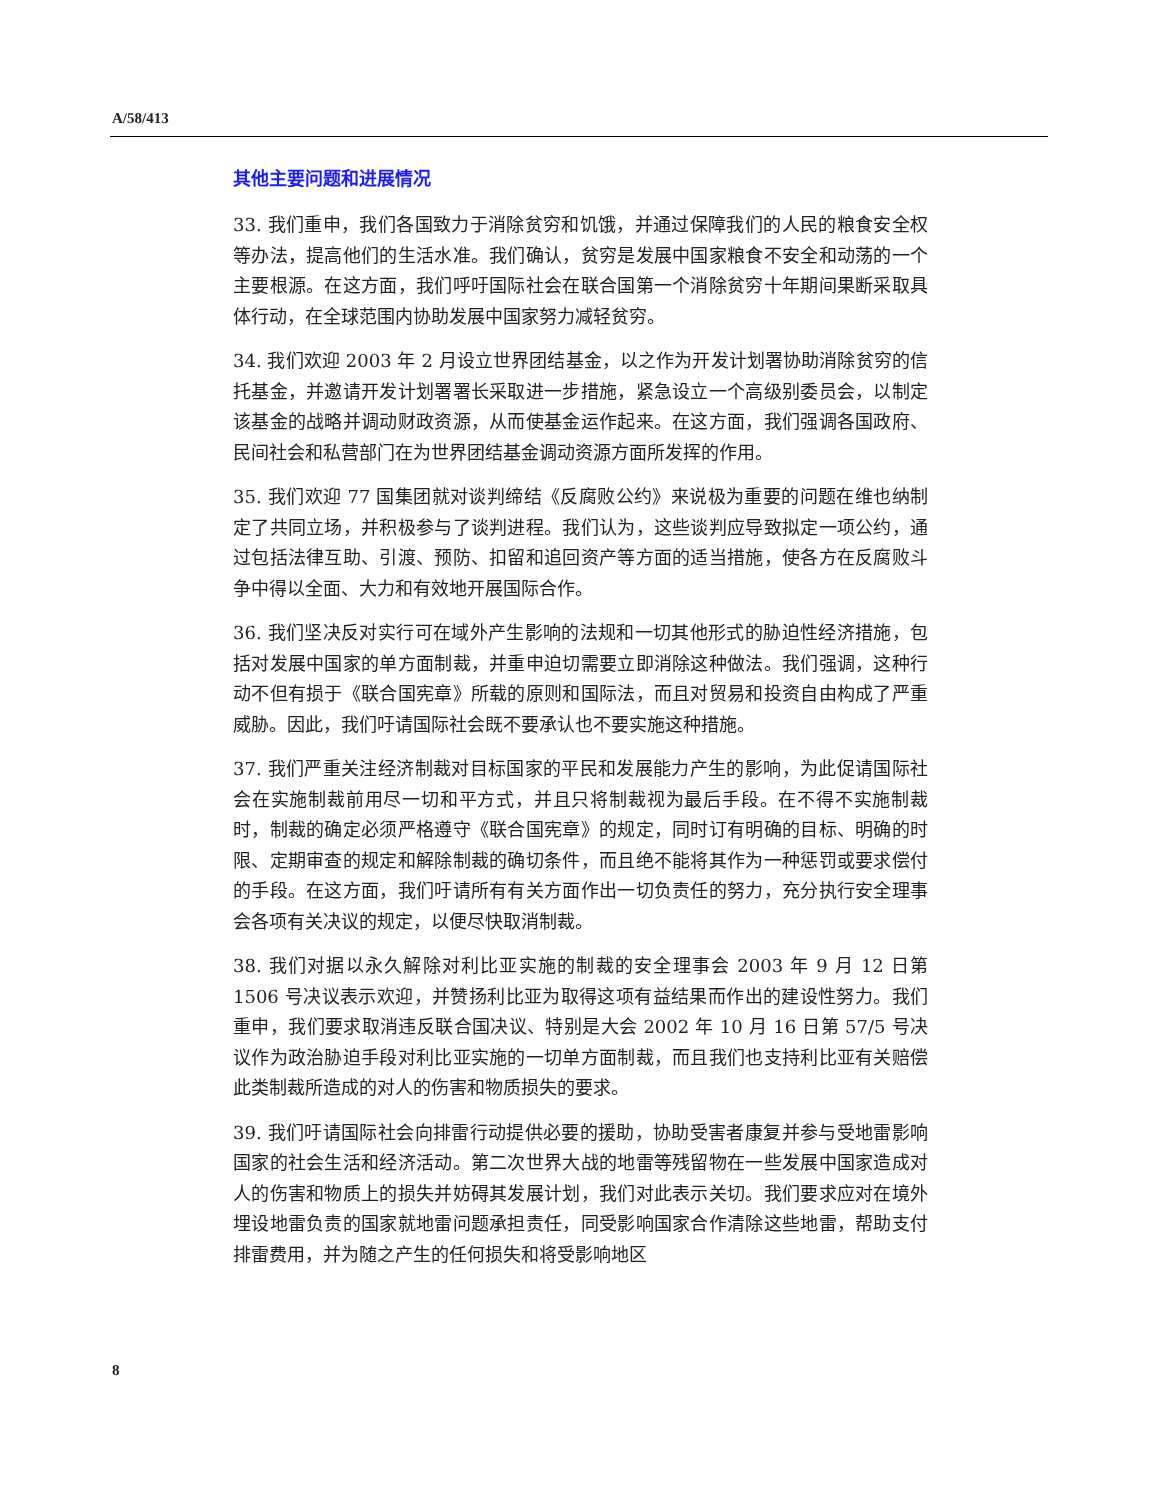A/58/413
其他主要问题和进展情况
33. 我们重申，我们各国致力于消除贫穷和饥饿，并通过保障我们的人民的粮食安全权等办法，提高他们的生活水准。我们确认，贫穷是发展中国家粮食不安全和动荡的一个主要根源。在这方面，我们呼吁国际社会在联合国第一个消除贫穷十年期间果断采取具体行动，在全球范围内协助发展中国家努力减轻贫穷。
34. 我们欢迎 2003 年 2 月设立世界团结基金，以之作为开发计划署协助消除贫穷的信托基金，并邀请开发计划署署长采取进一步措施，紧急设立一个高级别委员会，以制定该基金的战略并调动财政资源，从而使基金运作起来。在这方面，我们强调各国政府、民间社会和私营部门在为世界团结基金调动资源方面所发挥的作用。
35. 我们欢迎 77 国集团就对谈判缔结《反腐败公约》来说极为重要的问题在维也纳制定了共同立场，并积极参与了谈判进程。我们认为，这些谈判应导致拟定一项公约，通过包括法律互助、引渡、预防、扣留和追回资产等方面的适当措施，使各方在反腐败斗争中得以全面、大力和有效地开展国际合作。
36. 我们坚决反对实行可在域外产生影响的法规和一切其他形式的胁迫性经济措施，包括对发展中国家的单方面制裁，并重申迫切需要立即消除这种做法。我们强调，这种行动不但有损于《联合国宪章》所载的原则和国际法，而且对贸易和投资自由构成了严重威胁。因此，我们吁请国际社会既不要承认也不要实施这种措施。
37. 我们严重关注经济制裁对目标国家的平民和发展能力产生的影响，为此促请国际社会在实施制裁前用尽一切和平方式，并且只将制裁视为最后手段。在不得不实施制裁时，制裁的确定必须严格遵守《联合国宪章》的规定，同时订有明确的目标、明确的时限、定期审查的规定和解除制裁的确切条件，而且绝不能将其作为一种惩罚或要求偿付的手段。在这方面，我们吁请所有有关方面作出一切负责任的努力，充分执行安全理事会各项有关决议的规定，以便尽快取消制裁。
38. 我们对据以永久解除对利比亚实施的制裁的安全理事会 2003 年 9 月 12 日第 1506 号决议表示欢迎，并赞扬利比亚为取得这项有益结果而作出的建设性努力。我们重申，我们要求取消违反联合国决议、特别是大会 2002 年 10 月 16 日第 57/5 号决议作为政治胁迫手段对利比亚实施的一切单方面制裁，而且我们也支持利比亚有关赔偿此类制裁所造成的对人的伤害和物质损失的要求。
39. 我们吁请国际社会向排雷行动提供必要的援助，协助受害者康复并参与受地雷影响国家的社会生活和经济活动。第二次世界大战的地雷等残留物在一些发展中国家造成对人的伤害和物质上的损失并妨碍其发展计划，我们对此表示关切。我们要求应对在境外埋设地雷负责的国家就地雷问题承担责任，同受影响国家合作清除这些地雷，帮助支付排雷费用，并为随之产生的任何损失和将受影响地区
8